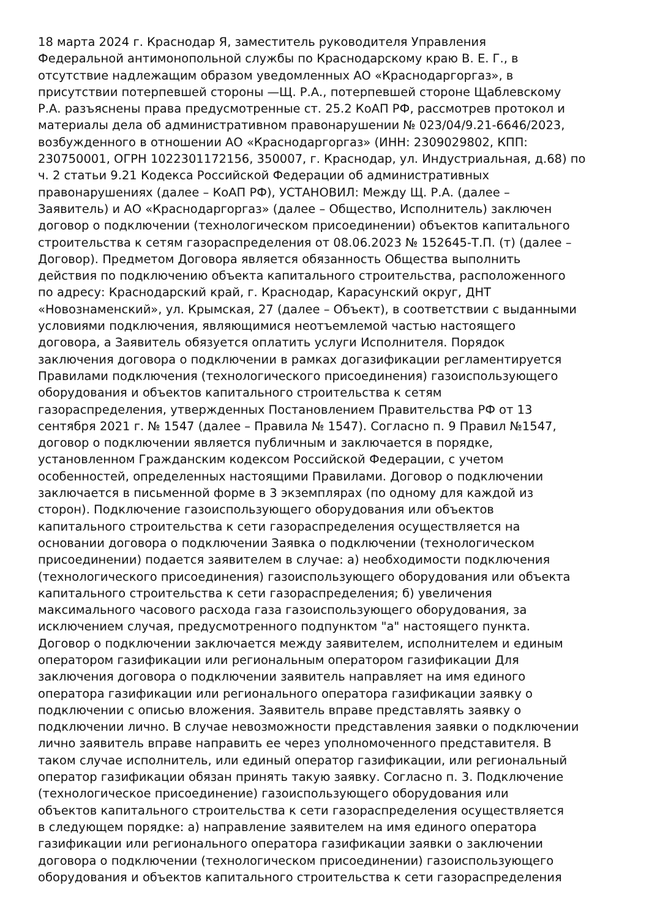18 марта 2024 г. Краснодар Я, заместитель руководителя Управления
Федеральной антимонопольной службы по Краснодарскому краю В. Е. Г., в
отсутствие надлежащим образом уведомленных АО «Краснодаргоргаз», в
присутствии потерпевшей стороны —Щ. Р.А., потерпевшей стороне Щаблевскому
Р.А. разъяснены права предусмотренные ст. 25.2 КоАП РФ, рассмотрев протокол и
материалы дела об административном правонарушении № 023/04/9.21-6646/2023,
возбужденного в отношении АО «Краснодаргоргаз» (ИНН: 2309029802, КПП:
230750001, ОГРН 1022301172156, 350007, г. Краснодар, ул. Индустриальная, д.68) по
ч. 2 статьи 9.21 Кодекса Российской Федерации об административных
правонарушениях (далее – КоАП РФ), УСТАНОВИЛ: Между Щ. Р.А. (далее –
Заявитель) и АО «Краснодаргоргаз» (далее – Общество, Исполнитель) заключен
договор о подключении (технологическом присоединении) объектов капитального
строительства к сетям газораспределения от 08.06.2023 № 152645-Т.П. (т) (далее –
Договор). Предметом Договора является обязанность Общества выполнить
действия по подключению объекта капитального строительства, расположенного
по адресу: Краснодарский край, г. Краснодар, Карасунский округ, ДНТ
«Новознаменский», ул. Крымская, 27 (далее – Объект), в соответствии с выданными
условиями подключения, являющимися неотъемлемой частью настоящего
договора, а Заявитель обязуется оплатить услуги Исполнителя. Порядок
заключения договора о подключении в рамках догазификации регламентируется
Правилами подключения (технологического присоединения) газоиспользующего
оборудования и объектов капитального строительства к сетям
газораспределения, утвержденных Постановлением Правительства РФ от 13
сентября 2021 г. № 1547 (далее – Правила № 1547). Согласно п. 9 Правил №1547,
договор о подключении является публичным и заключается в порядке,
установленном Гражданским кодексом Российской Федерации, с учетом
особенностей, определенных настоящими Правилами. Договор о подключении
заключается в письменной форме в 3 экземплярах (по одному для каждой из
сторон). Подключение газоиспользующего оборудования или объектов
капитального строительства к сети газораспределения осуществляется на
основании договора о подключении Заявка о подключении (технологическом
присоединении) подается заявителем в случае: а) необходимости подключения
(технологического присоединения) газоиспользующего оборудования или объекта
капитального строительства к сети газораспределения; б) увеличения
максимального часового расхода газа газоиспользующего оборудования, за
исключением случая, предусмотренного подпунктом "а" настоящего пункта.
Договор о подключении заключается между заявителем, исполнителем и единым
оператором газификации или региональным оператором газификации Для
заключения договора о подключении заявитель направляет на имя единого
оператора газификации или регионального оператора газификации заявку о
подключении с описью вложения. Заявитель вправе представлять заявку о
подключении лично. В случае невозможности представления заявки о подключении
лично заявитель вправе направить ее через уполномоченного представителя. В
таком случае исполнитель, или единый оператор газификации, или региональный
оператор газификации обязан принять такую заявку. Согласно п. 3. Подключение
(технологическое присоединение) газоиспользующего оборудования или
объектов капитального строительства к сети газораспределения осуществляется
в следующем порядке: а) направление заявителем на имя единого оператора
газификации или регионального оператора газификации заявки о заключении
договора о подключении (технологическом присоединении) газоиспользующего
оборудования и объектов капитального строительства к сети газораспределения